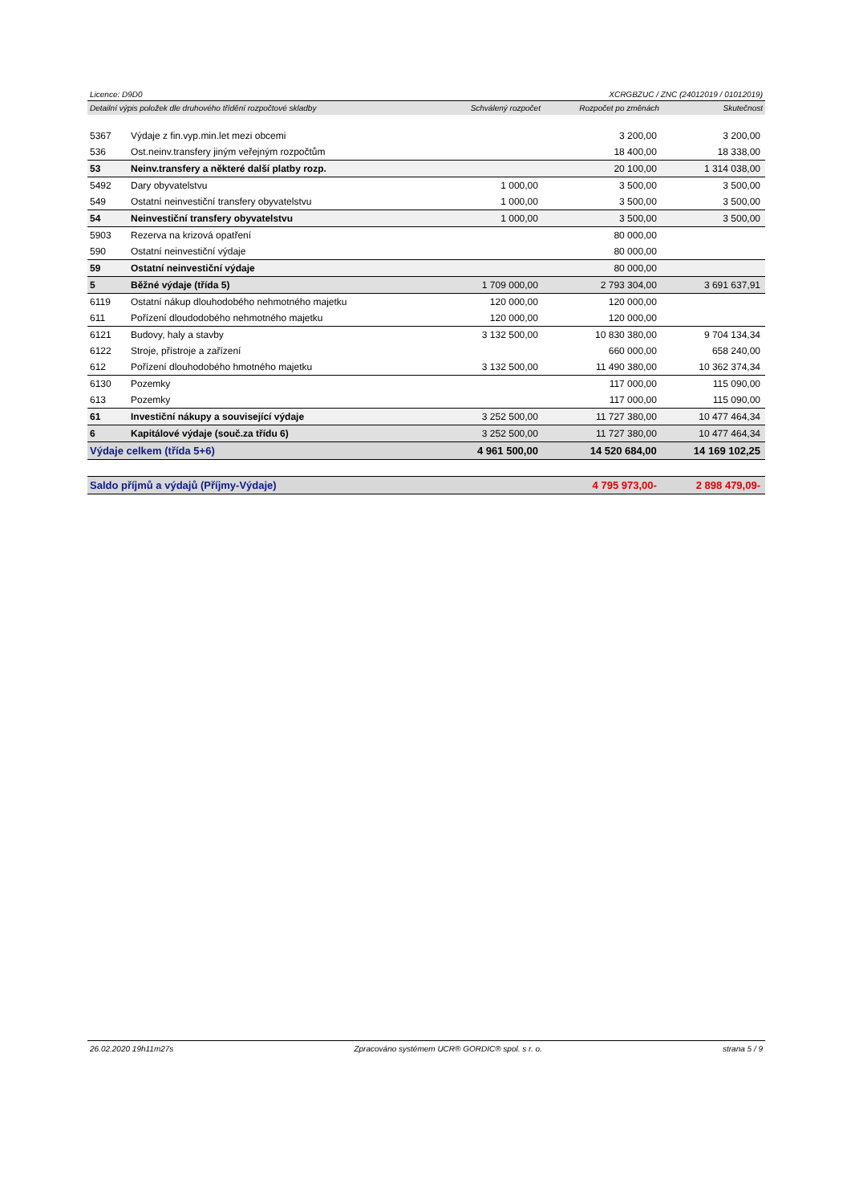Licence: D9D0 XCRGBZUC / ZNC (24012019 / 01012019)
| Detailní výpis položek dle druhového třídění rozpočtové skladby | | Schválený rozpočet | Rozpočet po změnách | Skutečnost |
| --- | --- | --- | --- | --- |
| 5367 | Výdaje z fin.vyp.min.let mezi obcemi | | 3 200,00 | 3 200,00 |
| 536 | Ost.neinv.transfery jiným veřejným rozpočtům | | 18 400,00 | 18 338,00 |
| 53 | Neinv.transfery a některé další platby rozp. | | 20 100,00 | 1 314 038,00 |
| 5492 | Dary obyvatelstvu | 1 000,00 | 3 500,00 | 3 500,00 |
| 549 | Ostatní neinvestiční transfery obyvatelstvu | 1 000,00 | 3 500,00 | 3 500,00 |
| 54 | Neinvestiční transfery obyvatelstvu | 1 000,00 | 3 500,00 | 3 500,00 |
| 5903 | Rezerva na krizová opatření | | 80 000,00 | |
| 590 | Ostatní neinvestiční výdaje | | 80 000,00 | |
| 59 | Ostatní neinvestiční výdaje | | 80 000,00 | |
| 5 | Běžné výdaje (třída 5) | 1 709 000,00 | 2 793 304,00 | 3 691 637,91 |
| 6119 | Ostatní nákup dlouhodobého nehmotného majetku | 120 000,00 | 120 000,00 | |
| 611 | Pořízení dloudodobého nehmotného majetku | 120 000,00 | 120 000,00 | |
| 6121 | Budovy, haly a stavby | 3 132 500,00 | 10 830 380,00 | 9 704 134,34 |
| 6122 | Stroje, přístroje a zařízení | | 660 000,00 | 658 240,00 |
| 612 | Pořízení dlouhodobého hmotného majetku | 3 132 500,00 | 11 490 380,00 | 10 362 374,34 |
| 6130 | Pozemky | | 117 000,00 | 115 090,00 |
| 613 | Pozemky | | 117 000,00 | 115 090,00 |
| 61 | Investiční nákupy a související výdaje | 3 252 500,00 | 11 727 380,00 | 10 477 464,34 |
| 6 | Kapitálové výdaje (souč.za třídu 6) | 3 252 500,00 | 11 727 380,00 | 10 477 464,34 |
| Výdaje celkem (třída 5+6) | | 4 961 500,00 | 14 520 684,00 | 14 169 102,25 |
| Saldo příjmů a výdajů (Příjmy-Výdaje) | | | 4 795 973,00- | 2 898 479,09- |
26.02.2020 19h11m27s Zpracováno systémem UCR® GORDIC® spol. s r. o. strana 5 / 9